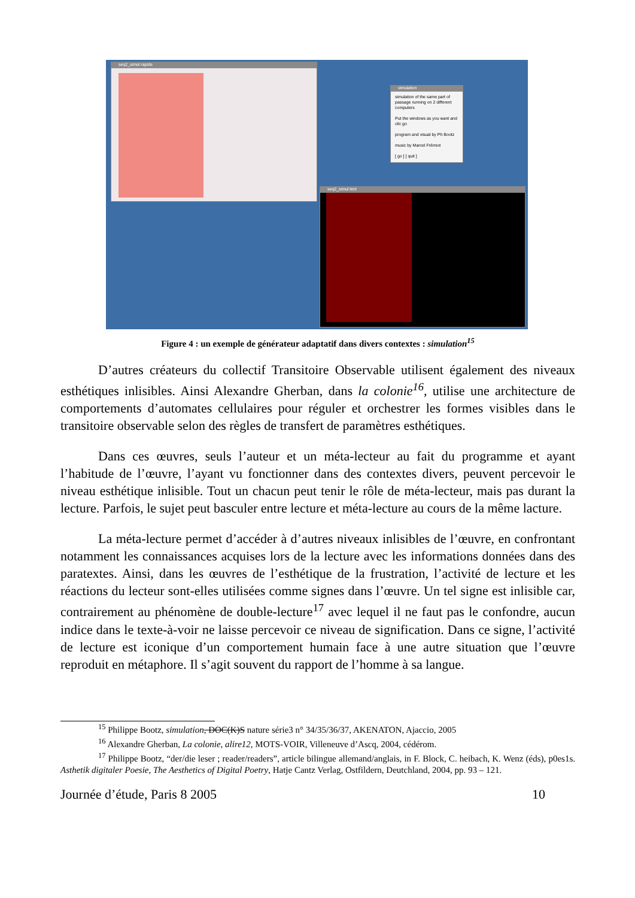seq2_simul rapide
simulation
simulation of the same part of passage running on 2 different computers
Put the windows as you want and clic go
program and visual by Ph Bootz
music by Marcel Frémiot
[ go ] [ quit ]
seq2_simul lent
Figure 4 : un exemple de générateur adaptatif dans divers contextes : simulation<sup>15</sup>
D’autres créateurs du collectif Transitoire Observable utilisent également des niveaux esthétiques inlisibles. Ainsi Alexandre Gherban, dans la colonie<sup>16</sup>, utilise une architecture de comportements d’automates cellulaires pour réguler et orchestrer les formes visibles dans le transitoire observable selon des règles de transfert de paramètres esthétiques.
Dans ces œuvres, seuls l’auteur et un méta-lecteur au fait du programme et ayant l’habitude de l’œuvre, l’ayant vu fonctionner dans des contextes divers, peuvent percevoir le niveau esthétique inlisible. Tout un chacun peut tenir le rôle de méta-lecteur, mais pas durant la lecture. Parfois, le sujet peut basculer entre lecture et méta-lecture au cours de la même lacture.
La méta-lecture permet d’accéder à d’autres niveaux inlisibles de l’œuvre, en confrontant notamment les connaissances acquises lors de la lecture avec les informations données dans des paratextes. Ainsi, dans les œuvres de l’esthétique de la frustration, l’activité de lecture et les réactions du lecteur sont-elles utilisées comme signes dans l’œuvre. Un tel signe est inlisible car, contrairement au phénomène de double-lecture<sup>17</sup> avec lequel il ne faut pas le confondre, aucun indice dans le texte-à-voir ne laisse percevoir ce niveau de signification. Dans ce signe, l’activité de lecture est iconique d’un comportement humain face à une autre situation que l’œuvre reproduit en métaphore. Il s’agit souvent du rapport de l’homme à sa langue.
<sup>15</sup> Philippe Bootz, simulation, DOC(K)S nature série3 n° 34/35/36/37, AKENATON, Ajaccio, 2005
<sup>16</sup> Alexandre Gherban, La colonie, alire12, MOTS-VOIR, Villeneuve d’Ascq, 2004, cédérom.
<sup>17</sup> Philippe Bootz, “der/die leser ; reader/readers”, article bilingue allemand/anglais, in F. Block, C. heibach, K. Wenz (éds), p0es1s. Asthetik digitaler Poesie, The Aesthetics of Digital Poetry, Hatje Cantz Verlag, Ostfildern, Deutchland, 2004, pp. 93 – 121.
Journée d’étude, Paris 8 2005 10